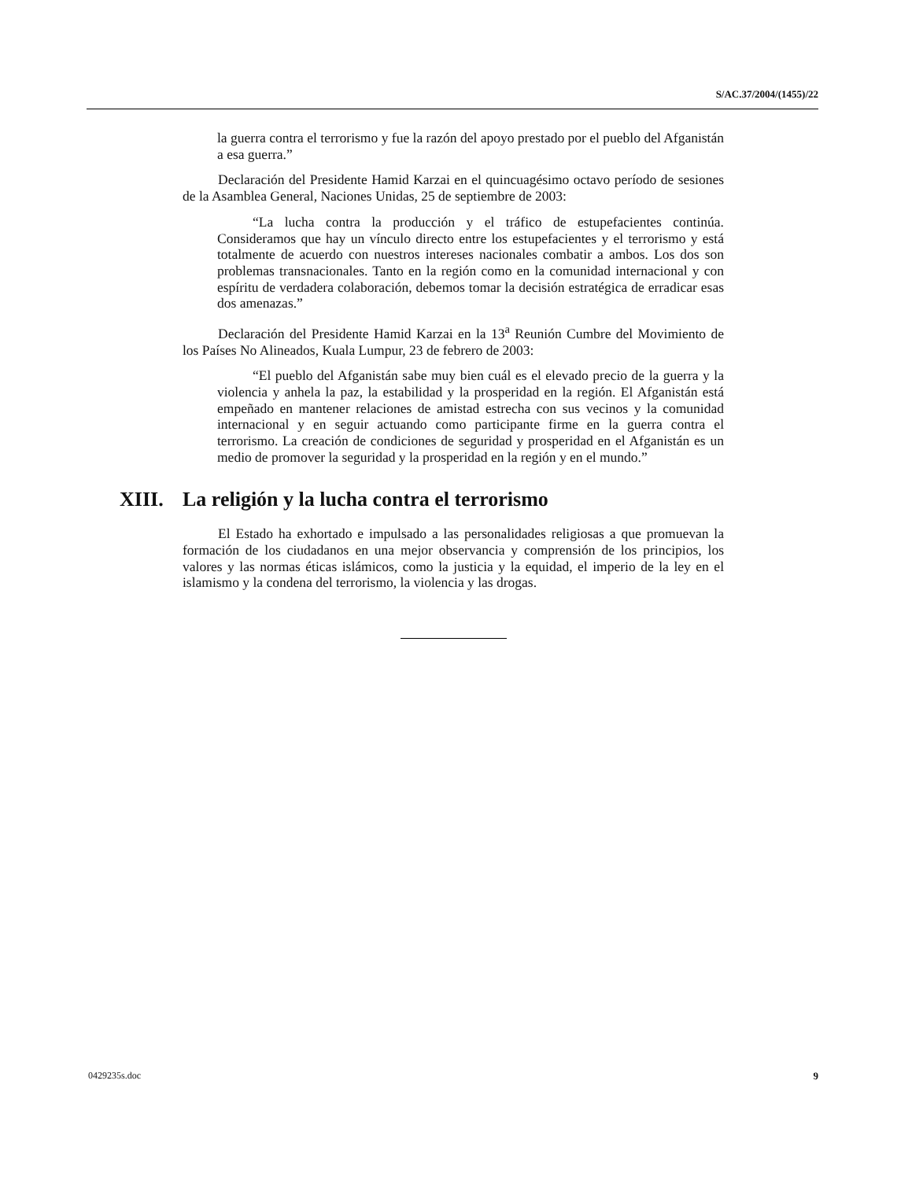S/AC.37/2004/(1455)/22
la guerra contra el terrorismo y fue la razón del apoyo prestado por el pueblo del Afganistán a esa guerra.”
Declaración del Presidente Hamid Karzai en el quincuagésimo octavo período de sesiones de la Asamblea General, Naciones Unidas, 25 de septiembre de 2003:
“La lucha contra la producción y el tráfico de estupefacientes continúa. Consideramos que hay un vínculo directo entre los estupefacientes y el terrorismo y está totalmente de acuerdo con nuestros intereses nacionales combatir a ambos. Los dos son problemas transnacionales. Tanto en la región como en la comunidad internacional y con espíritu de verdadera colaboración, debemos tomar la decisión estratégica de erradicar esas dos amenazas.”
Declaración del Presidente Hamid Karzai en la 13<sup>a</sup> Reunión Cumbre del Movimiento de los Países No Alineados, Kuala Lumpur, 23 de febrero de 2003:
“El pueblo del Afganistán sabe muy bien cuál es el elevado precio de la guerra y la violencia y anhela la paz, la estabilidad y la prosperidad en la región. El Afganistán está empeñado en mantener relaciones de amistad estrecha con sus vecinos y la comunidad internacional y en seguir actuando como participante firme en la guerra contra el terrorismo. La creación de condiciones de seguridad y prosperidad en el Afganistán es un medio de promover la seguridad y la prosperidad en la región y en el mundo.”
XIII. La religión y la lucha contra el terrorismo
El Estado ha exhortado e impulsado a las personalidades religiosas a que promuevan la formación de los ciudadanos en una mejor observancia y comprensión de los principios, los valores y las normas éticas islámicos, como la justicia y la equidad, el imperio de la ley en el islamismo y la condena del terrorismo, la violencia y las drogas.
0429235s.doc 9